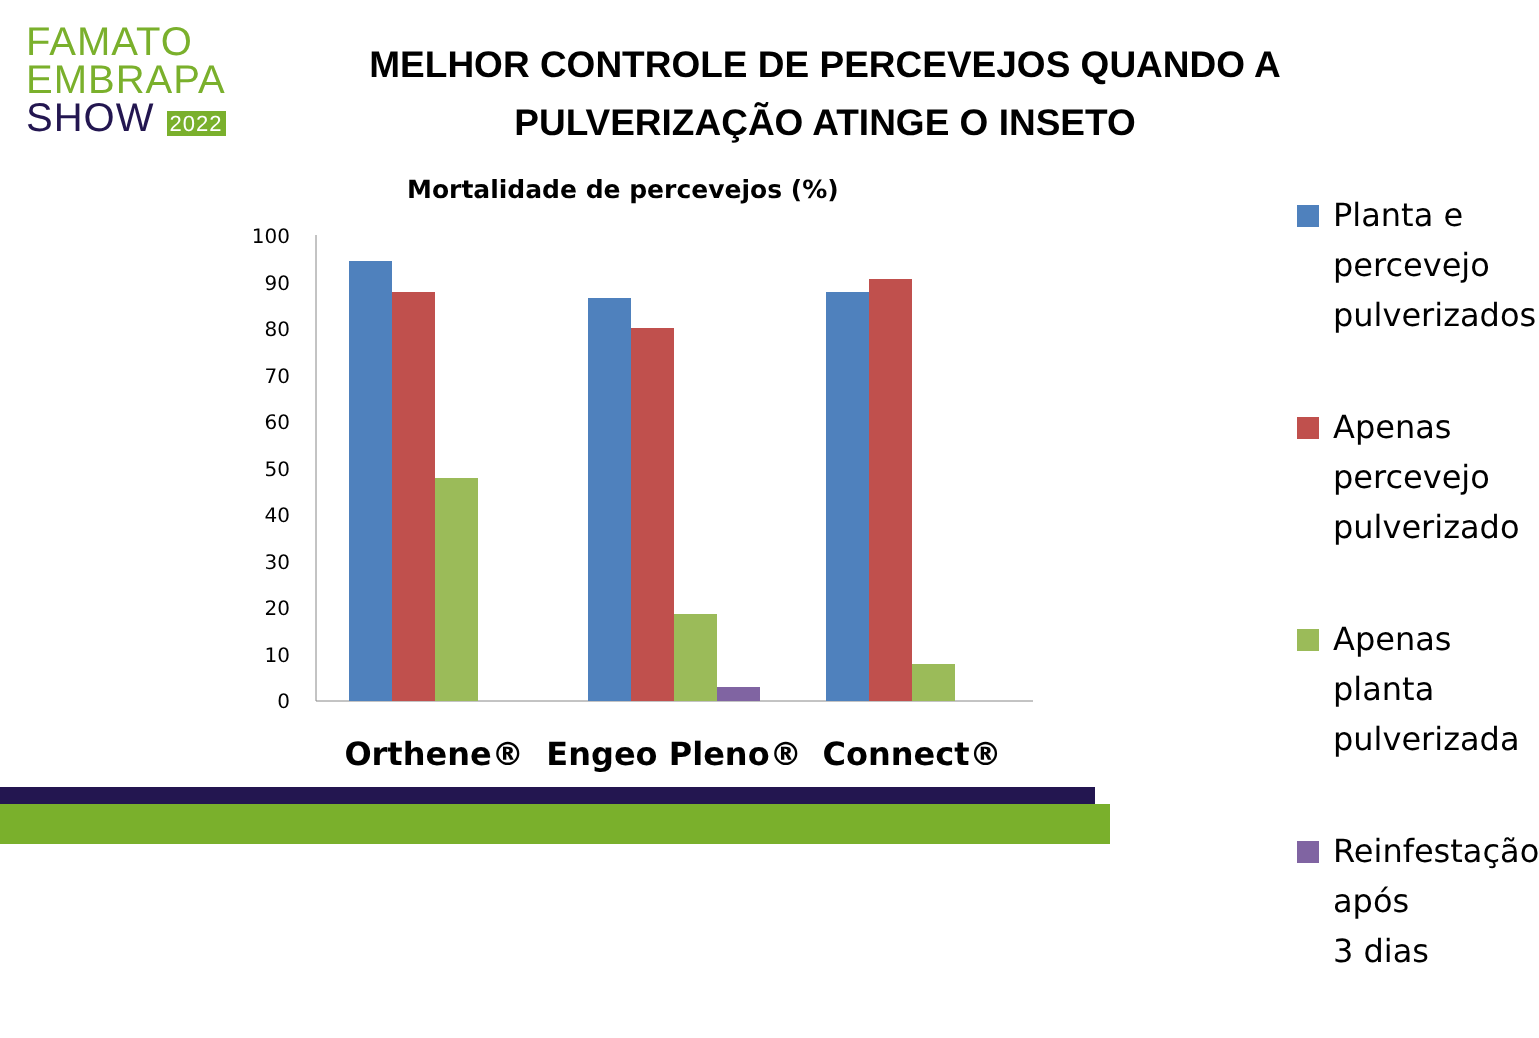FAMATO
EMBRAPA
SHOW 2022
MELHOR CONTROLE DE PERCEVEJOS QUANDO A PULVERIZAÇÃO ATINGE O INSETO
Mortalidade de percevejos (%)
100
90
80
70
60
50
40
30
20
10
0
Orthene®
Engeo Pleno®
Connect®
Planta e percevejo
pulverizados
Apenas percevejo
pulverizado
Apenas planta
pulverizada
Reinfestação após
3 dias